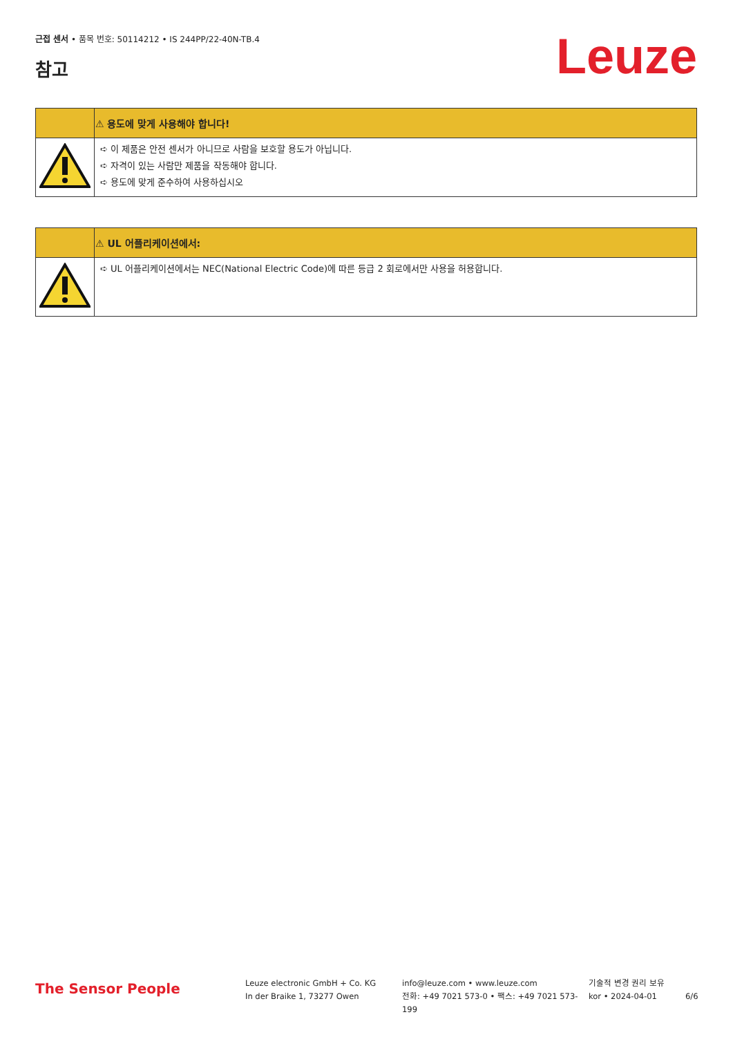근접 센서 • 품목 번호: 50114212 • IS 244PP/22-40N-TB.4
참고 Leuze
| | ⚠ 용도에 맞게 사용해야 합니다! |
| | ➪ 이 제품은 안전 센서가 아니므로 사람을 보호할 용도가 아닙니다. ➪ 자격이 있는 사람만 제품을 작동해야 합니다. ➪ 용도에 맞게 준수하여 사용하십시오 |
| | ⚠ UL 어플리케이션에서: |
| | ➪ UL 어플리케이션에서는 NEC(National Electric Code)에 따른 등급 2 회로에서만 사용을 허용합니다. |
The Sensor People
Leuze electronic GmbH + Co. KG
In der Braike 1, 73277 Owen
info@leuze.com • www.leuze.com
전화: +49 7021 573-0 • 팩스: +49 7021 573-199
기술적 변경 권리 보유
kor • 2024-04-01
6/6